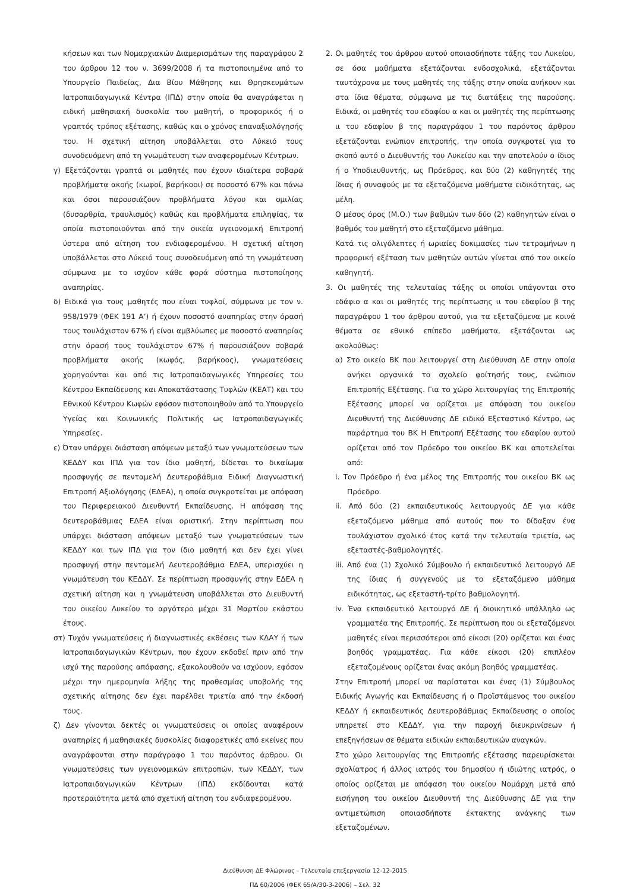κήσεων και των Νομαρχιακών Διαμερισμάτων της παραγράφου 2 του άρθρου 12 του ν. 3699/2008 ή τα πιστοποιημένα από το Υπουργείο Παιδείας, Δια Βίου Μάθησης και Θρησκευμάτων Ιατροπαιδαγωγικά Κέντρα (ΙΠΔ) στην οποία θα αναγράφεται η ειδική μαθησιακή δυσκολία του μαθητή, ο προφορικός ή ο γραπτός τρόπος εξέτασης, καθώς και ο χρόνος επαναξιολόγησής του. Η σχετική αίτηση υποβάλλεται στο Λύκειό τους συνοδευόμενη από τη γνωμάτευση των αναφερομένων Κέντρων.
γ) Εξετάζονται γραπτά οι μαθητές που έχουν ιδιαίτερα σοβαρά προβλήματα ακοής (κωφοί, βαρήκοοι) σε ποσοστό 67% και πάνω και όσοι παρουσιάζουν προβλήματα λόγου και ομιλίας (δυσαρθρία, τραυλισμός) καθώς και προβλήματα επιληψίας, τα οποία πιστοποιούνται από την οικεία υγειονομική Επιτροπή ύστερα από αίτηση του ενδιαφερομένου. Η σχετική αίτηση υποβάλλεται στο Λύκειό τους συνοδευόμενη από τη γνωμάτευση σύμφωνα με το ισχύον κάθε φορά σύστημα πιστοποίησης αναπηρίας.
δ) Ειδικά για τους μαθητές που είναι τυφλοί, σύμφωνα με τον ν. 958/1979 (ΦΕΚ 191 Α’) ή έχουν ποσοστό αναπηρίας στην όρασή τους τουλάχιστον 67% ή είναι αμβλύωπες με ποσοστό αναπηρίας στην όρασή τους τουλάχιστον 67% ή παρουσιάζουν σοβαρά προβλήματα ακοής (κωφός, βαρήκοος), γνωματεύσεις χορηγούνται και από τις Ιατροπαιδαγωγικές Υπηρεσίες του Κέντρου Εκπαίδευσης και Αποκατάστασης Τυφλών (ΚΕΑΤ) και του Εθνικού Κέντρου Κωφών εφόσον πιστοποιηθούν από το Υπουργείο Υγείας και Κοινωνικής Πολιτικής ως Ιατροπαιδαγωγικές Υπηρεσίες.
ε) Όταν υπάρχει διάσταση απόψεων μεταξύ των γνωματεύσεων των ΚΕΔΔΥ και ΙΠΔ για τον ίδιο μαθητή, δίδεται το δικαίωμα προσφυγής σε πενταμελή Δευτεροβάθμια Ειδική Διαγνωστική Επιτροπή Αξιολόγησης (ΕΔΕΑ), η οποία συγκροτείται με απόφαση του Περιφερειακού Διευθυντή Εκπαίδευσης. Η απόφαση της δευτεροβάθμιας ΕΔΕΑ είναι οριστική. Στην περίπτωση που υπάρχει διάσταση απόψεων μεταξύ των γνωματεύσεων των ΚΕΔΔΥ και των ΙΠΔ για τον ίδιο μαθητή και δεν έχει γίνει προσφυγή στην πενταμελή Δευτεροβάθμια ΕΔΕΑ, υπερισχύει η γνωμάτευση του ΚΕΔΔΥ. Σε περίπτωση προσφυγής στην ΕΔΕΑ η σχετική αίτηση και η γνωμάτευση υποβάλλεται στο Διευθυντή του οικείου Λυκείου το αργότερο μέχρι 31 Μαρτίου εκάστου έτους.
στ) Τυχόν γνωματεύσεις ή διαγνωστικές εκθέσεις των ΚΔΑΥ ή των Ιατροπαιδαγωγικών Κέντρων, που έχουν εκδοθεί πριν από την ισχύ της παρούσης απόφασης, εξακολουθούν να ισχύουν, εφόσον μέχρι την ημερομηνία λήξης της προθεσμίας υποβολής της σχετικής αίτησης δεν έχει παρέλθει τριετία από την έκδοσή τους.
ζ) Δεν γίνονται δεκτές οι γνωματεύσεις οι οποίες αναφέρουν αναπηρίες ή μαθησιακές δυσκολίες διαφορετικές από εκείνες που αναγράφονται στην παράγραφο 1 του παρόντος άρθρου. Οι γνωματεύσεις των υγειονομικών επιτροπών, των ΚΕΔΔΥ, των Ιατροπαιδαγωγικών Κέντρων (ΙΠΔ) εκδίδονται κατά προτεραιότητα μετά από σχετική αίτηση του ενδιαφερομένου.
2. Οι μαθητές του άρθρου αυτού οποιασδήποτε τάξης του Λυκείου, σε όσα μαθήματα εξετάζονται ενδοσχολικά, εξετάζονται ταυτόχρονα με τους μαθητές της τάξης στην οποία ανήκουν και στα ίδια θέματα, σύμφωνα με τις διατάξεις της παρούσης. Ειδικά, οι μαθητές του εδαφίου α και οι μαθητές της περίπτωσης ιι του εδαφίου β της παραγράφου 1 του παρόντος άρθρου εξετάζονται ενώπιον επιτροπής, την οποία συγκροτεί για το σκοπό αυτό ο Διευθυντής του Λυκείου και την αποτελούν ο ίδιος ή ο Υποδιευθυντής, ως Πρόεδρος, και δύο (2) καθηγητές της ίδιας ή συναφούς με τα εξεταζόμενα μαθήματα ειδικότητας, ως μέλη.
Ο μέσος όρος (Μ.Ο.) των βαθμών των δύο (2) καθηγητών είναι ο βαθμός του μαθητή στο εξεταζόμενο μάθημα.
Κατά τις ολιγόλεπτες ή ωριαίες δοκιμασίες των τετραμήνων η προφορική εξέταση των μαθητών αυτών γίνεται από τον οικείο καθηγητή.
3. Οι μαθητές της τελευταίας τάξης οι οποίοι υπάγονται στο εδάφιο α και οι μαθητές της περίπτωσης ιι του εδαφίου β της παραγράφου 1 του άρθρου αυτού, για τα εξεταζόμενα με κοινά θέματα σε εθνικό επίπεδο μαθήματα, εξετάζονται ως ακολούθως:
α) Στο οικείο ΒΚ που λειτουργεί στη Διεύθυνση ΔΕ στην οποία ανήκει οργανικά το σχολείο φοίτησής τους, ενώπιον Επιτροπής Εξέτασης. Για το χώρο λειτουργίας της Επιτροπής Εξέτασης μπορεί να ορίζεται με απόφαση του οικείου Διευθυντή της Διεύθυνσης ΔΕ ειδικό Εξεταστικό Κέντρο, ως παράρτημα του ΒΚ Η Επιτροπή Εξέτασης του εδαφίου αυτού ορίζεται από τον Πρόεδρο του οικείου ΒΚ και αποτελείται από:
i. Τον Πρόεδρο ή ένα μέλος της Επιτροπής του οικείου ΒΚ ως Πρόεδρο.
ii. Από δύο (2) εκπαιδευτικούς λειτουργούς ΔΕ για κάθε εξεταζόμενο μάθημα από αυτούς που το δίδαξαν ένα τουλάχιστον σχολικό έτος κατά την τελευταία τριετία, ως εξεταστές-βαθμολογητές.
iii. Από ένα (1) Σχολικό Σύμβουλο ή εκπαιδευτικό λειτουργό ΔΕ της ίδιας ή συγγενούς με το εξεταζόμενο μάθημα ειδικότητας, ως εξεταστή-τρίτο βαθμολογητή.
iv. Ένα εκπαιδευτικό λειτουργό ΔΕ ή διοικητικό υπάλληλο ως γραμματέα της Επιτροπής. Σε περίπτωση που οι εξεταζόμενοι μαθητές είναι περισσότεροι από είκοσι (20) ορίζεται και ένας βοηθός γραμματέας. Για κάθε είκοσι (20) επιπλέον εξεταζομένους ορίζεται ένας ακόμη βοηθός γραμματέας.
Στην Επιτροπή μπορεί να παρίσταται και ένας (1) Σύμβουλος Ειδικής Αγωγής και Εκπαίδευσης ή ο Προϊστάμενος του οικείου ΚΕΔΔΥ ή εκπαιδευτικός Δευτεροβάθμιας Εκπαίδευσης ο οποίος υπηρετεί στο ΚΕΔΔΥ, για την παροχή διευκρινίσεων ή επεξηγήσεων σε θέματα ειδικών εκπαιδευτικών αναγκών.
Στο χώρο λειτουργίας της Επιτροπής εξέτασης παρευρίσκεται σχολίατρος ή άλλος ιατρός του δημοσίου ή ιδιώτης ιατρός, ο οποίος ορίζεται με απόφαση του οικείου Νομάρχη μετά από εισήγηση του οικείου Διευθυντή της Διεύθυνσης ΔΕ για την αντιμετώπιση οποιασδήποτε έκτακτης ανάγκης των εξεταζομένων.
Διεύθυνση ΔΕ Φλώρινας - Τελευταία επεξεργασία 12-12-2015
ΠΔ 60/2006 (ΦΕΚ 65/Α/30-3-2006) – Σελ. 32